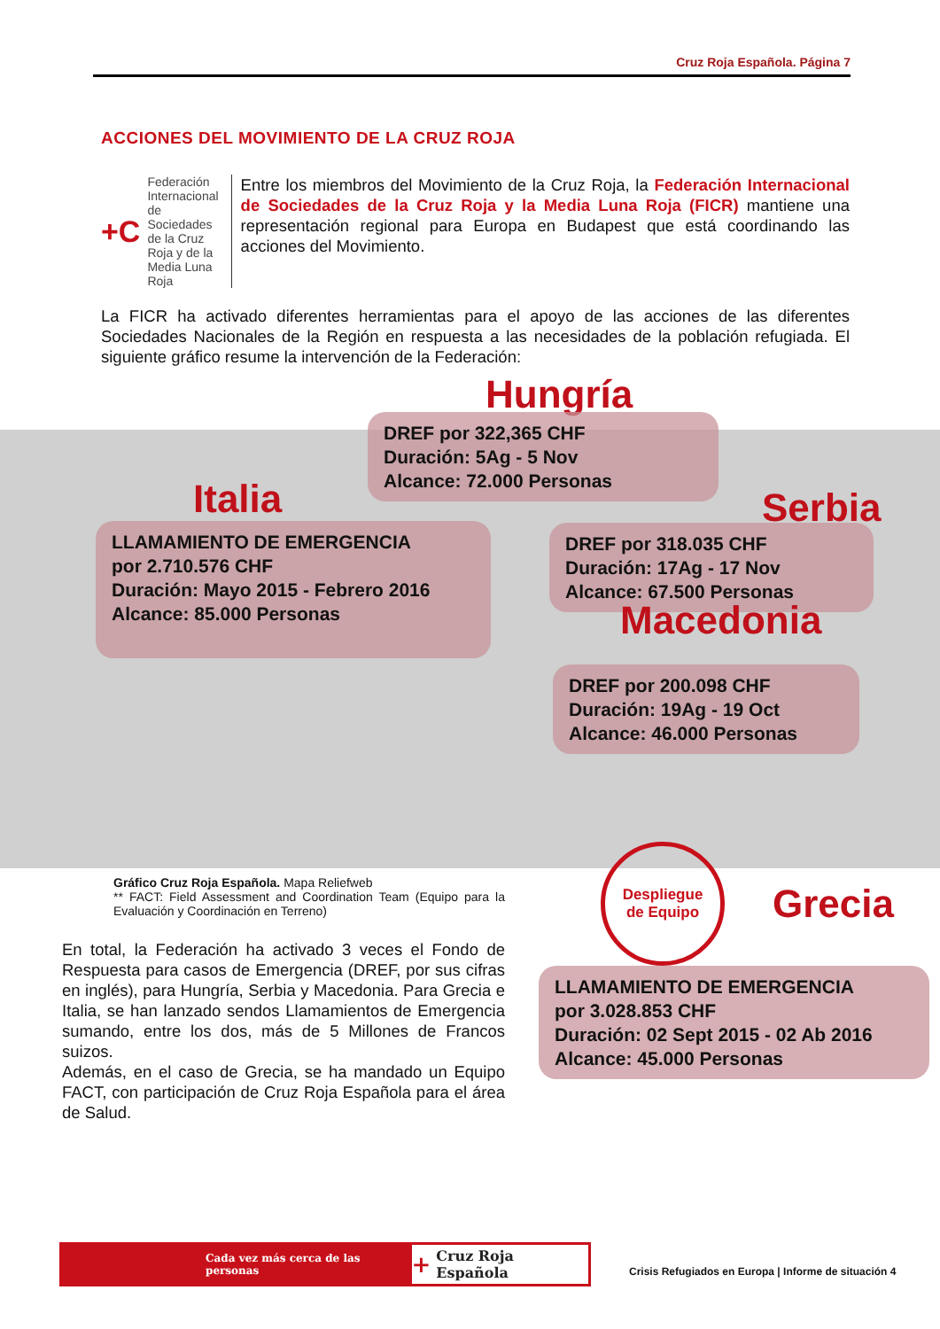Cruz Roja Española. Página 7
ACCIONES DEL MOVIMIENTO DE LA CRUZ ROJA
+C Federación Internacional de Sociedades de la Cruz Roja y de la Media Luna Roja
Entre los miembros del Movimiento de la Cruz Roja, la Federación Internacional de Sociedades de la Cruz Roja y la Media Luna Roja (FICR) mantiene una representación regional para Europa en Budapest que está coordinando las acciones del Movimiento.
La FICR ha activado diferentes herramientas para el apoyo de las acciones de las diferentes Sociedades Nacionales de la Región en respuesta a las necesidades de la población refugiada. El siguiente gráfico resume la intervención de la Federación:
Hungría
DREF por 322,365 CHF
Duración: 5Ag - 5 Nov
Alcance: 72.000 Personas
Italia
LLAMAMIENTO DE EMERGENCIA
por 2.710.576 CHF
Duración: Mayo 2015 - Febrero 2016
Alcance: 85.000 Personas
Serbia
DREF por 318.035 CHF
Duración: 17Ag - 17 Nov
Alcance: 67.500 Personas
Macedonia
DREF por 200.098 CHF
Duración: 19Ag - 19 Oct
Alcance: 46.000 Personas
Gráfico Cruz Roja Española. Mapa Reliefweb
** FACT: Field Assessment and Coordination Team (Equipo para la Evaluación y Coordinación en Terreno)
Despliegue
de Equipo
Grecia
LLAMAMIENTO DE EMERGENCIA
por 3.028.853 CHF
Duración: 02 Sept 2015 - 02 Ab 2016
Alcance: 45.000 Personas
En total, la Federación ha activado 3 veces el Fondo de Respuesta para casos de Emergencia (DREF, por sus cifras en inglés), para Hungría, Serbia y Macedonia. Para Grecia e Italia, se han lanzado sendos Llamamientos de Emergencia sumando, entre los dos, más de 5 Millones de Francos suizos.
Además, en el caso de Grecia, se ha mandado un Equipo FACT, con participación de Cruz Roja Española para el área de Salud.
Cada vez más cerca de las personas
+ Cruz Roja Española
Crisis Refugiados en Europa | Informe de situación 4